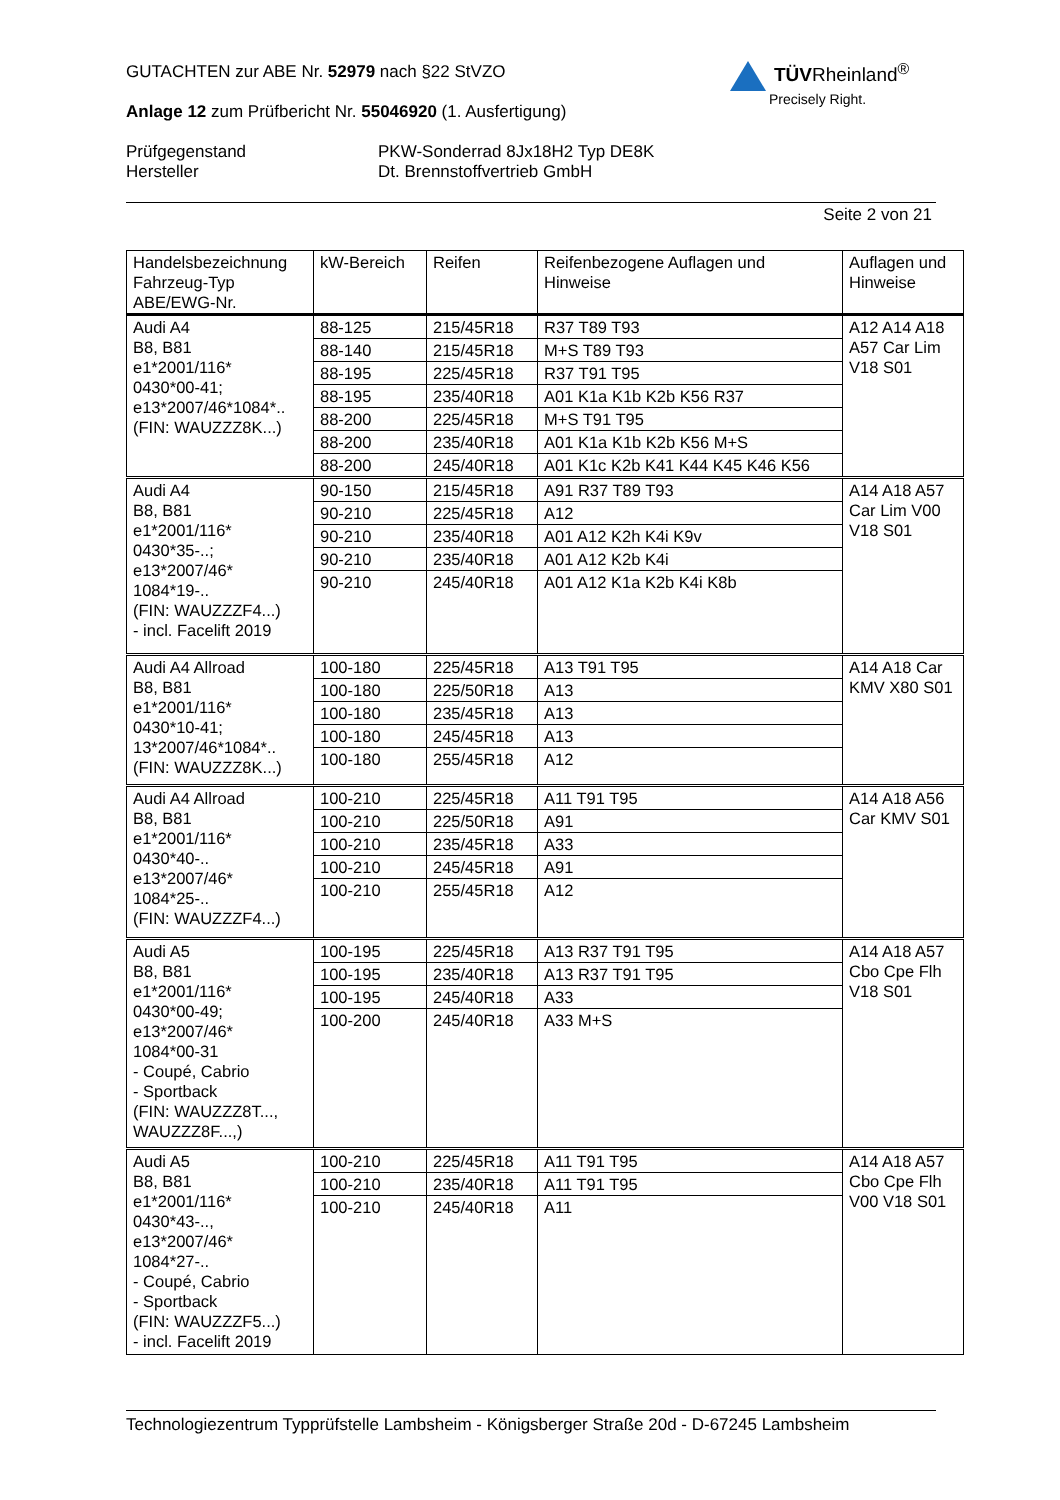TÜVRheinland<sup>®</sup>
Precisely Right.
GUTACHTEN zur ABE Nr. 52979 nach §22 StVZO
Anlage 12 zum Prüfbericht Nr. 55046920 (1. Ausfertigung)
Prüfgegenstand
Hersteller
PKW-Sonderrad 8Jx18H2 Typ DE8K
Dt. Brennstoffvertrieb GmbH
Seite 2 von 21
| Handelsbezeichnung Fahrzeug-Typ ABE/EWG-Nr. | kW-Bereich | Reifen | Reifenbezogene Auflagen und Hinweise | Auflagen und Hinweise |
| --- | --- | --- | --- | --- |
| Audi A4 B8, B81 e1*2001/116* 0430*00-41; e13*2007/46*1084*.. (FIN: WAUZZZ8K...) | 88-125 | 215/45R18 | R37 T89 T93 | A12 A14 A18 A57 Car Lim V18 S01 |
| | 88-140 | 215/45R18 | M+S T89 T93 | |
| | 88-195 | 225/45R18 | R37 T91 T95 | |
| | 88-195 | 235/40R18 | A01 K1a K1b K2b K56 R37 | |
| | 88-200 | 225/45R18 | M+S T91 T95 | |
| | 88-200 | 235/40R18 | A01 K1a K1b K2b K56 M+S | |
| | 88-200 | 245/40R18 | A01 K1c K2b K41 K44 K45 K46 K56 | |
| Audi A4 B8, B81 e1*2001/116* 0430*35-..; e13*2007/46* 1084*19-.. (FIN: WAUZZZF4...) - incl. Facelift 2019 | 90-150 | 215/45R18 | A91 R37 T89 T93 | A14 A18 A57 Car Lim V00 V18 S01 |
| | 90-210 | 225/45R18 | A12 | |
| | 90-210 | 235/40R18 | A01 A12 K2h K4i K9v | |
| | 90-210 | 235/40R18 | A01 A12 K2b K4i | |
| | 90-210 | 245/40R18 | A01 A12 K1a K2b K4i K8b | |
| Audi A4 Allroad B8, B81 e1*2001/116* 0430*10-41; 13*2007/46*1084*.. (FIN: WAUZZZ8K...) | 100-180 | 225/45R18 | A13 T91 T95 | A14 A18 Car KMV X80 S01 |
| | 100-180 | 225/50R18 | A13 | |
| | 100-180 | 235/45R18 | A13 | |
| | 100-180 | 245/45R18 | A13 | |
| | 100-180 | 255/45R18 | A12 | |
| Audi A4 Allroad B8, B81 e1*2001/116* 0430*40-.. e13*2007/46* 1084*25-.. (FIN: WAUZZZF4...) | 100-210 | 225/45R18 | A11 T91 T95 | A14 A18 A56 Car KMV S01 |
| | 100-210 | 225/50R18 | A91 | |
| | 100-210 | 235/45R18 | A33 | |
| | 100-210 | 245/45R18 | A91 | |
| | 100-210 | 255/45R18 | A12 | |
| Audi A5 B8, B81 e1*2001/116* 0430*00-49; e13*2007/46* 1084*00-31 - Coupé, Cabrio - Sportback (FIN: WAUZZZ8T..., WAUZZZ8F...,) | 100-195 | 225/45R18 | A13 R37 T91 T95 | A14 A18 A57 Cbo Cpe Flh V18 S01 |
| | 100-195 | 235/40R18 | A13 R37 T91 T95 | |
| | 100-195 | 245/40R18 | A33 | |
| | 100-200 | 245/40R18 | A33 M+S | |
| Audi A5 B8, B81 e1*2001/116* 0430*43-.., e13*2007/46* 1084*27-.. - Coupé, Cabrio - Sportback (FIN: WAUZZZF5...) - incl. Facelift 2019 | 100-210 | 225/45R18 | A11 T91 T95 | A14 A18 A57 Cbo Cpe Flh V00 V18 S01 |
| | 100-210 | 235/40R18 | A11 T91 T95 | |
| | 100-210 | 245/40R18 | A11 | |
Technologiezentrum Typprüfstelle Lambsheim - Königsberger Straße 20d - D-67245 Lambsheim